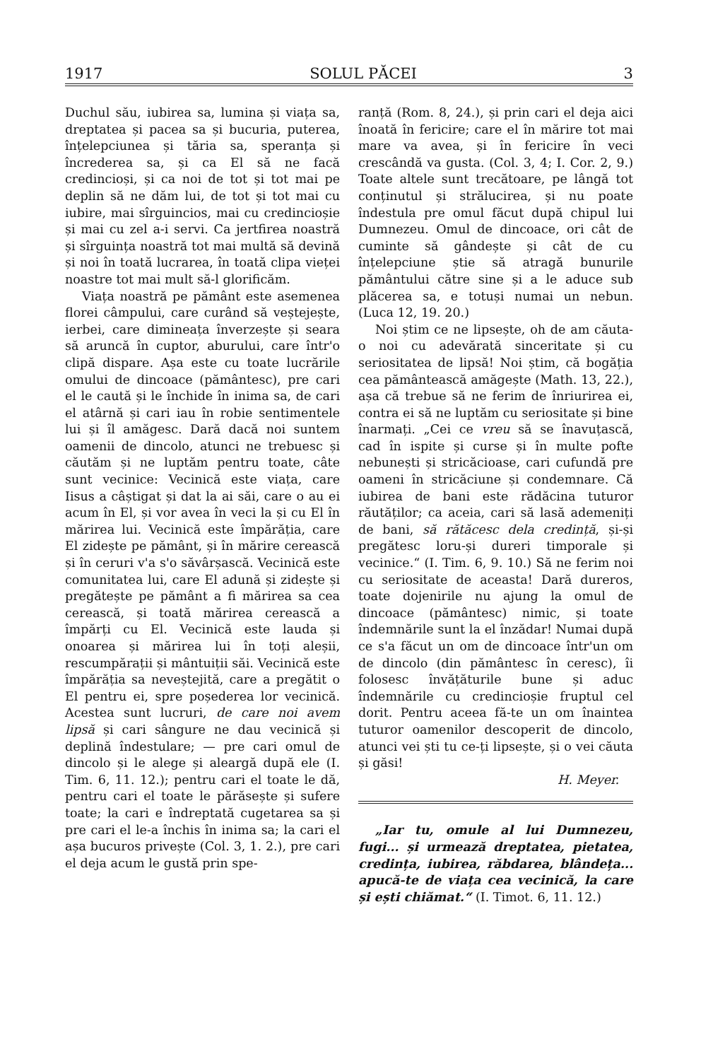1917 SOLUL PĂCEI 3
Duchul său, iubirea sa, lumina și viața sa, dreptatea și pacea sa și bucuria, puterea, înțelepciunea și tăria sa, speranța și încrederea sa, și ca El să ne facă credincioși, și ca noi de tot și tot mai pe deplin să ne dăm lui, de tot și tot mai cu iubire, mai sîrguincios, mai cu credincioșie și mai cu zel a-i servi. Ca jertfirea noastră și sîrguința noastră tot mai multă să devină și noi în toată lucrarea, în toată clipa vieței noastre tot mai mult să-l glorificăm.
Viața noastră pe pământ este asemenea florei câmpului, care curând să veștejește, ierbei, care dimineața înverzește și seara să aruncă în cuptor, aburului, care într'o clipă dispare. Așa este cu toate lucrările omului de dincoace (pământesc), pre cari el le caută și le închide în inima sa, de cari el atârnă și cari iau în robie sentimentele lui și îl amăgesc. Dară dacă noi suntem oamenii de dincolo, atunci ne trebuesc și căutăm și ne luptăm pentru toate, câte sunt vecinice: Vecinică este viața, care Iisus a câștigat și dat la ai săi, care o au ei acum în El, și vor avea în veci la și cu El în mărirea lui. Vecinică este împărăția, care El zidește pe pământ, și în mărire cerească și în ceruri v'a s'o săvârșască. Vecinică este comunitatea lui, care El adună și zidește și pregătește pe pământ a fi mărirea sa cea cerească, și toată mărirea cerească a împărți cu El. Vecinică este lauda și onoarea și mărirea lui în toți aleșii, rescumpărații și mântuiții săi. Vecinică este împărăția sa neveștejită, care a pregătit o El pentru ei, spre poșederea lor vecinică. Acestea sunt lucruri, de care noi avem lipsă și cari sângure ne dau vecinică și deplină îndestulare; — pre cari omul de dincolo și le alege și aleargă după ele (I. Tim. 6, 11. 12.); pentru cari el toate le dă, pentru cari el toate le părăsește și sufere toate; la cari e îndreptată cugetarea sa și pre cari el le-a închis în inima sa; la cari el așa bucuros privește (Col. 3, 1. 2.), pre cari el deja acum le gustă prin spe-
ranță (Rom. 8, 24.), și prin cari el deja aici înoată în fericire; care el în mărire tot mai mare va avea, și în fericire în veci crescândă va gusta. (Col. 3, 4; I. Cor. 2, 9.) Toate altele sunt trecătoare, pe lângă tot conținutul și strălucirea, și nu poate îndestula pre omul făcut după chipul lui Dumnezeu. Omul de dincoace, ori cât de cuminte să gândește și cât de cu înțelepciune știe să atragă bunurile pământului către sine și a le aduce sub plăcerea sa, e totuși numai un nebun. (Luca 12, 19. 20.)
Noi știm ce ne lipsește, oh de am căuta-o noi cu adevărată sinceritate și cu seriositatea de lipsă! Noi știm, că bogăția cea pământească amăgește (Math. 13, 22.), așa că trebue să ne ferim de înriurirea ei, contra ei să ne luptăm cu seriositate și bine înarmați. „Cei ce vreu să se înavuțască, cad în ispite și curse și în multe pofte nebunești și stricăcioase, cari cufundă pre oameni în stricăciune și condemnare. Că iubirea de bani este rădăcina tuturor răutăților; ca aceia, cari să lasă ademeniți de bani, să rătăcesc dela credință, și-și pregătesc loru-și dureri timporale și vecinice.“ (I. Tim. 6, 9. 10.) Să ne ferim noi cu seriositate de aceasta! Dară dureros, toate dojenirile nu ajung la omul de dincoace (pământesc) nimic, și toate îndemnările sunt la el înzădar! Numai după ce s'a făcut un om de dincoace într'un om de dincolo (din pământesc în ceresc), îi folosesc învățăturile bune și aduc îndemnările cu credincioșie fruptul cel dorit. Pentru aceea fă-te un om înaintea tuturor oamenilor descoperit de dincolo, atunci vei ști tu ce-ți lipsește, și o vei căuta și găsi!
H. Meyer.
„Iar tu, omule al lui Dumnezeu, fugi... și urmează dreptatea, pietatea, credința, iubirea, răbdarea, blândeța... apucă-te de viața cea vecinică, la care și ești chiămat.“ (I. Timot. 6, 11. 12.)